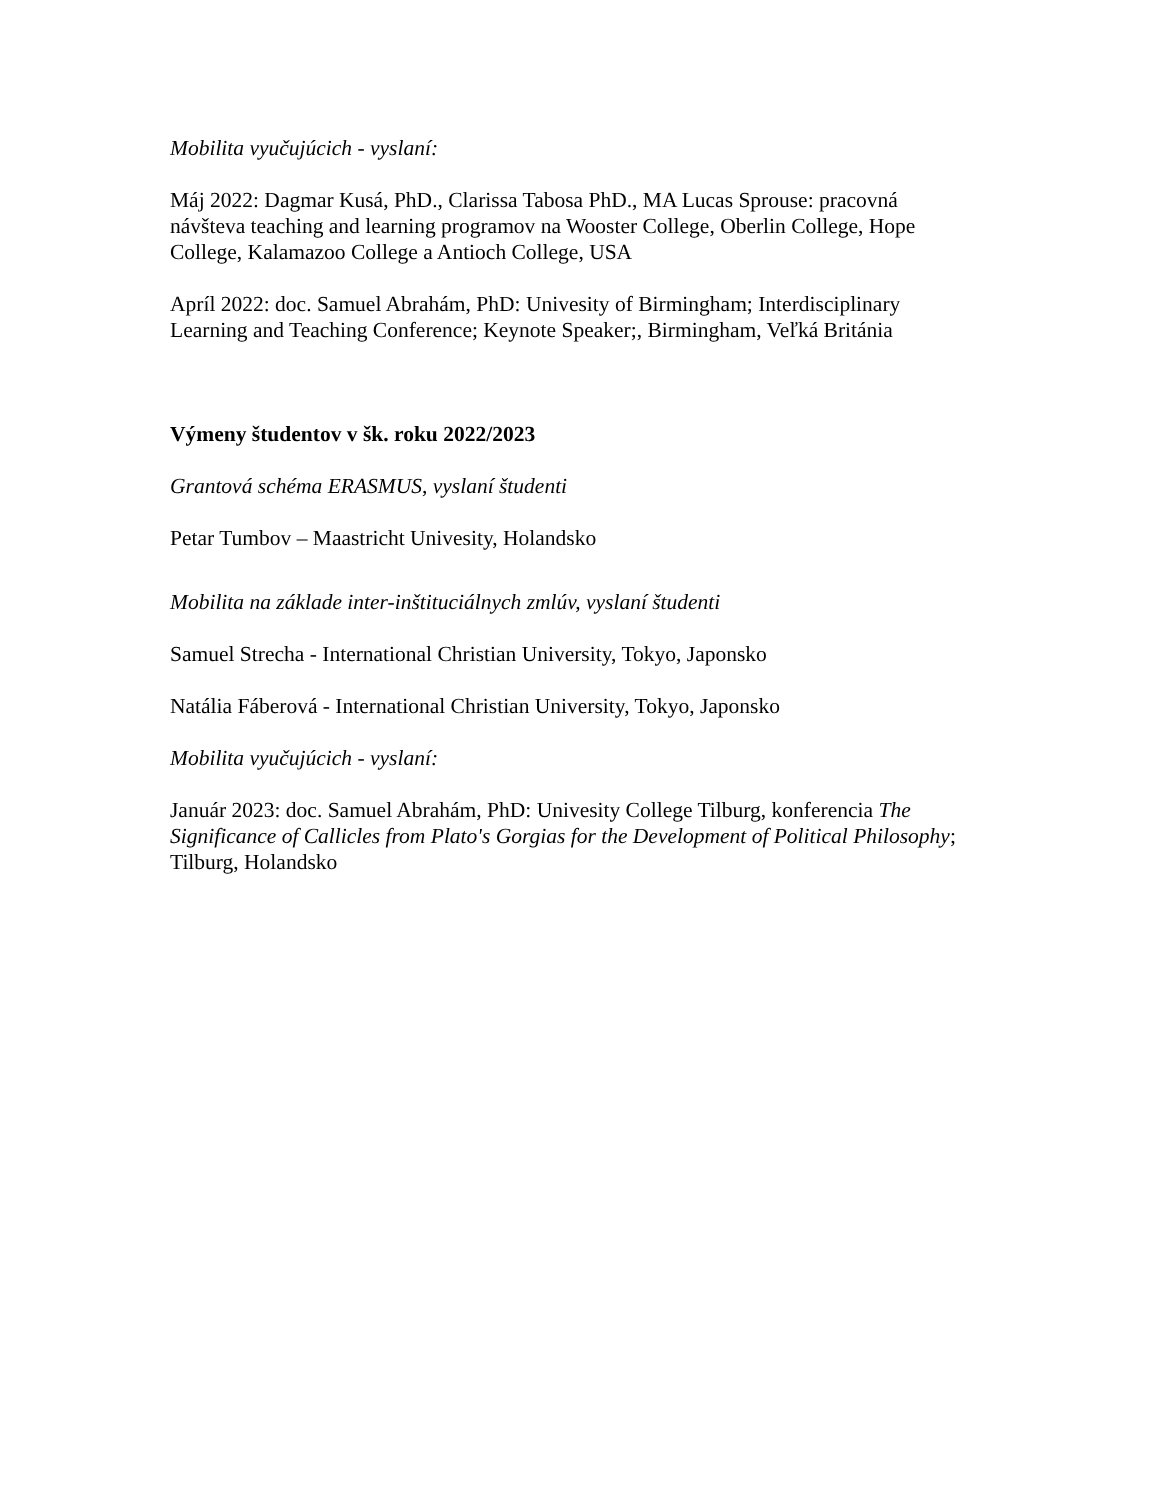Mobilita vyučujúcich - vyslaní:
Máj 2022: Dagmar Kusá, PhD., Clarissa Tabosa PhD., MA Lucas Sprouse: pracovná návšteva teaching and learning programov na Wooster College, Oberlin College, Hope College, Kalamazoo College a Antioch College, USA
Apríl 2022: doc. Samuel Abrahám, PhD: Univesity of Birmingham; Interdisciplinary Learning and Teaching Conference; Keynote Speaker;, Birmingham, Veľká Británia
Výmeny študentov v šk. roku 2022/2023
Grantová schéma ERASMUS, vyslaní študenti
Petar Tumbov – Maastricht Univesity, Holandsko
Mobilita na základe inter-inštituciálnych zmlúv, vyslaní študenti
Samuel Strecha - International Christian University, Tokyo, Japonsko
Natália Fáberová - International Christian University, Tokyo, Japonsko
Mobilita vyučujúcich - vyslaní:
Január 2023: doc. Samuel Abrahám, PhD: Univesity College Tilburg, konferencia The Significance of Callicles from Plato's Gorgias for the Development of Political Philosophy; Tilburg, Holandsko